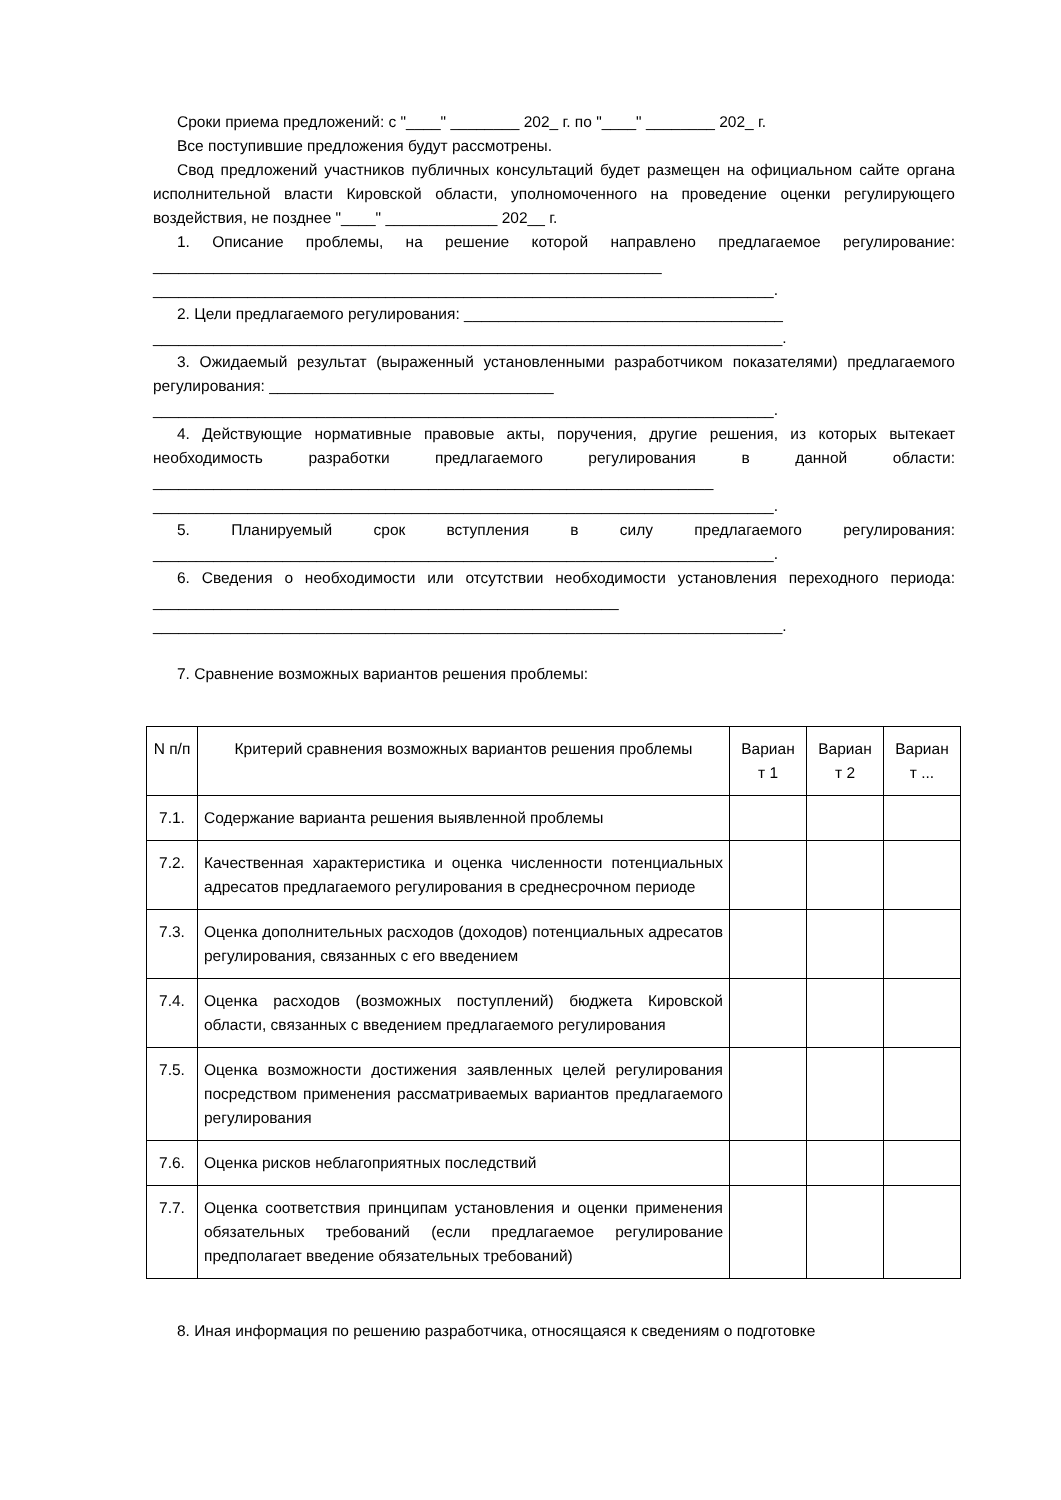Сроки приема предложений: с "____" ________ 202_ г. по "____" ________ 202_ г.
Все поступившие предложения будут рассмотрены.
Свод предложений участников публичных консультаций будет размещен на официальном сайте органа исполнительной власти Кировской области, уполномоченного на проведение оценки регулирующего воздействия, не позднее "____" _____________ 202__ г.
1. Описание проблемы, на решение которой направлено предлагаемое регулирование: ___________________________________________________________
________________________________________________________________________.
2. Цели предлагаемого регулирования: _____________________________________
_________________________________________________________________________.
3. Ожидаемый результат (выраженный установленными разработчиком показателями) предлагаемого регулирования: _________________________________
________________________________________________________________________.
4. Действующие нормативные правовые акты, поручения, другие решения, из которых вытекает необходимость разработки предлагаемого регулирования в данной области: _________________________________________________________________
________________________________________________________________________.
5. Планируемый срок вступления в силу предлагаемого регулирования: ________________________________________________________________________.
6. Сведения о необходимости или отсутствии необходимости установления переходного периода: ______________________________________________________
_________________________________________________________________________.
7. Сравнение возможных вариантов решения проблемы:
| N п/п | Критерий сравнения возможных вариантов решения проблемы | Вариан т 1 | Вариан т 2 | Вариан т ... |
| 7.1. | Содержание варианта решения выявленной проблемы | | | |
| 7.2. | Качественная характеристика и оценка численности потенциальных адресатов предлагаемого регулирования в среднесрочном периоде | | | |
| 7.3. | Оценка дополнительных расходов (доходов) потенциальных адресатов регулирования, связанных с его введением | | | |
| 7.4. | Оценка расходов (возможных поступлений) бюджета Кировской области, связанных с введением предлагаемого регулирования | | | |
| 7.5. | Оценка возможности достижения заявленных целей регулирования посредством применения рассматриваемых вариантов предлагаемого регулирования | | | |
| 7.6. | Оценка рисков неблагоприятных последствий | | | |
| 7.7. | Оценка соответствия принципам установления и оценки применения обязательных требований (если предлагаемое регулирование предполагает введение обязательных требований) | | | |
8. Иная информация по решению разработчика, относящаяся к сведениям о подготовке